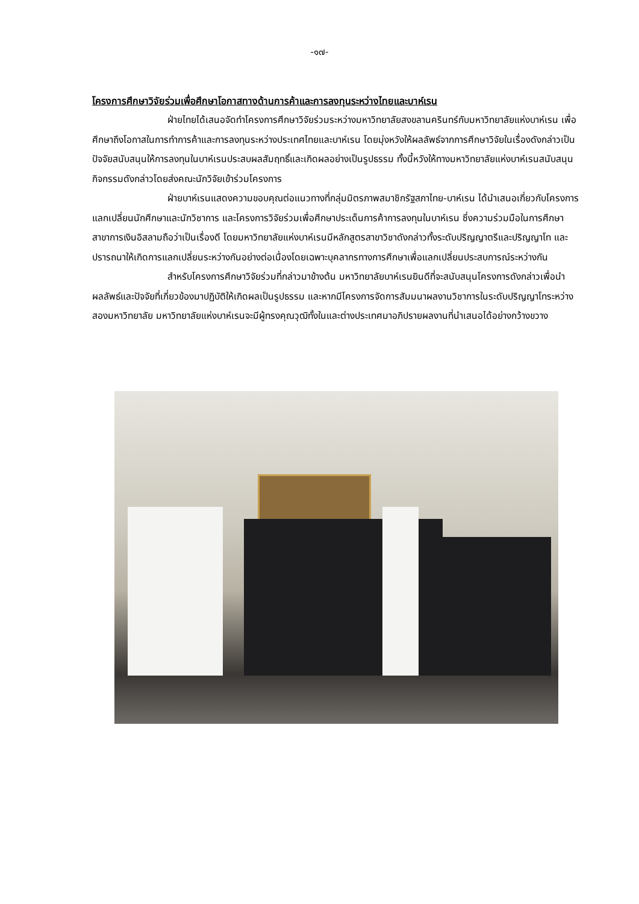-๑๗-
โครงการศึกษาวิจัยร่วมเพื่อศึกษาโอกาสทางด้านการค้าและการลงทุนระหว่างไทยและบาห์เรน
ฝ่ายไทยได้เสนอจัดทำโครงการศึกษาวิจัยร่วมระหว่างมหาวิทยาลัยสงขลานครินทร์กับมหาวิทยาลัยแห่งบาห์เรน เพื่อศึกษาถึงโอกาสในการทำการค้าและการลงทุนระหว่างประเทศไทยและบาห์เรน โดยมุ่งหวังให้ผลลัพธ์จากการศึกษาวิจัยในเรื่องดังกล่าวเป็นปัจจัยสนับสนุนให้การลงทุนในบาห์เรนประสบผลสัมฤทธิ์และเกิดผลอย่างเป็นรูปธรรม ทั้งนี้หวังให้ทางมหาวิทยาลัยแห่งบาห์เรนสนับสนุนกิจกรรมดังกล่าวโดยส่งคณะนักวิจัยเข้าร่วมโครงการ
ฝ่ายบาห์เรนแสดงความขอบคุณต่อแนวทางที่กลุ่มมิตรภาพสมาชิกรัฐสภาไทย-บาห์เรน ได้นำเสนอเกี่ยวกับโครงการแลกเปลี่ยนนักศึกษาและนักวิชาการ และโครงการวิจัยร่วมเพื่อศึกษาประเด็นการค้าการลงทุนในบาห์เรน ซึ่งความร่วมมือในการศึกษาสาขาการเงินอิสลามถือว่าเป็นเรื่องดี โดยมหาวิทยาลัยแห่งบาห์เรนมีหลักสูตรสาขาวิชาดังกล่าวทั้งระดับปริญญาตรีและปริญญาโท และปรารถนาให้เกิดการแลกเปลี่ยนระหว่างกันอย่างต่อเนื่องโดยเฉพาะบุคลากรทางการศึกษาเพื่อแลกเปลี่ยนประสบการณ์ระหว่างกัน
สำหรับโครงการศึกษาวิจัยร่วมที่กล่าวมาข้างต้น มหาวิทยาลัยบาห์เรนยินดีที่จะสนับสนุนโครงการดังกล่าวเพื่อนำผลลัพธ์และปัจจัยที่เกี่ยวข้องมาปฏิบัติให้เกิดผลเป็นรูปธรรม และหากมีโครงการจัดการสัมมนาผลงานวิชาการในระดับปริญญาโทระหว่างสองมหาวิทยาลัย มหาวิทยาลัยแห่งบาห์เรนจะมีผู้ทรงคุณวุฒิทั้งในและต่างประเทศมาอภิปรายผลงานที่นำเสนอได้อย่างกว้างขวาง